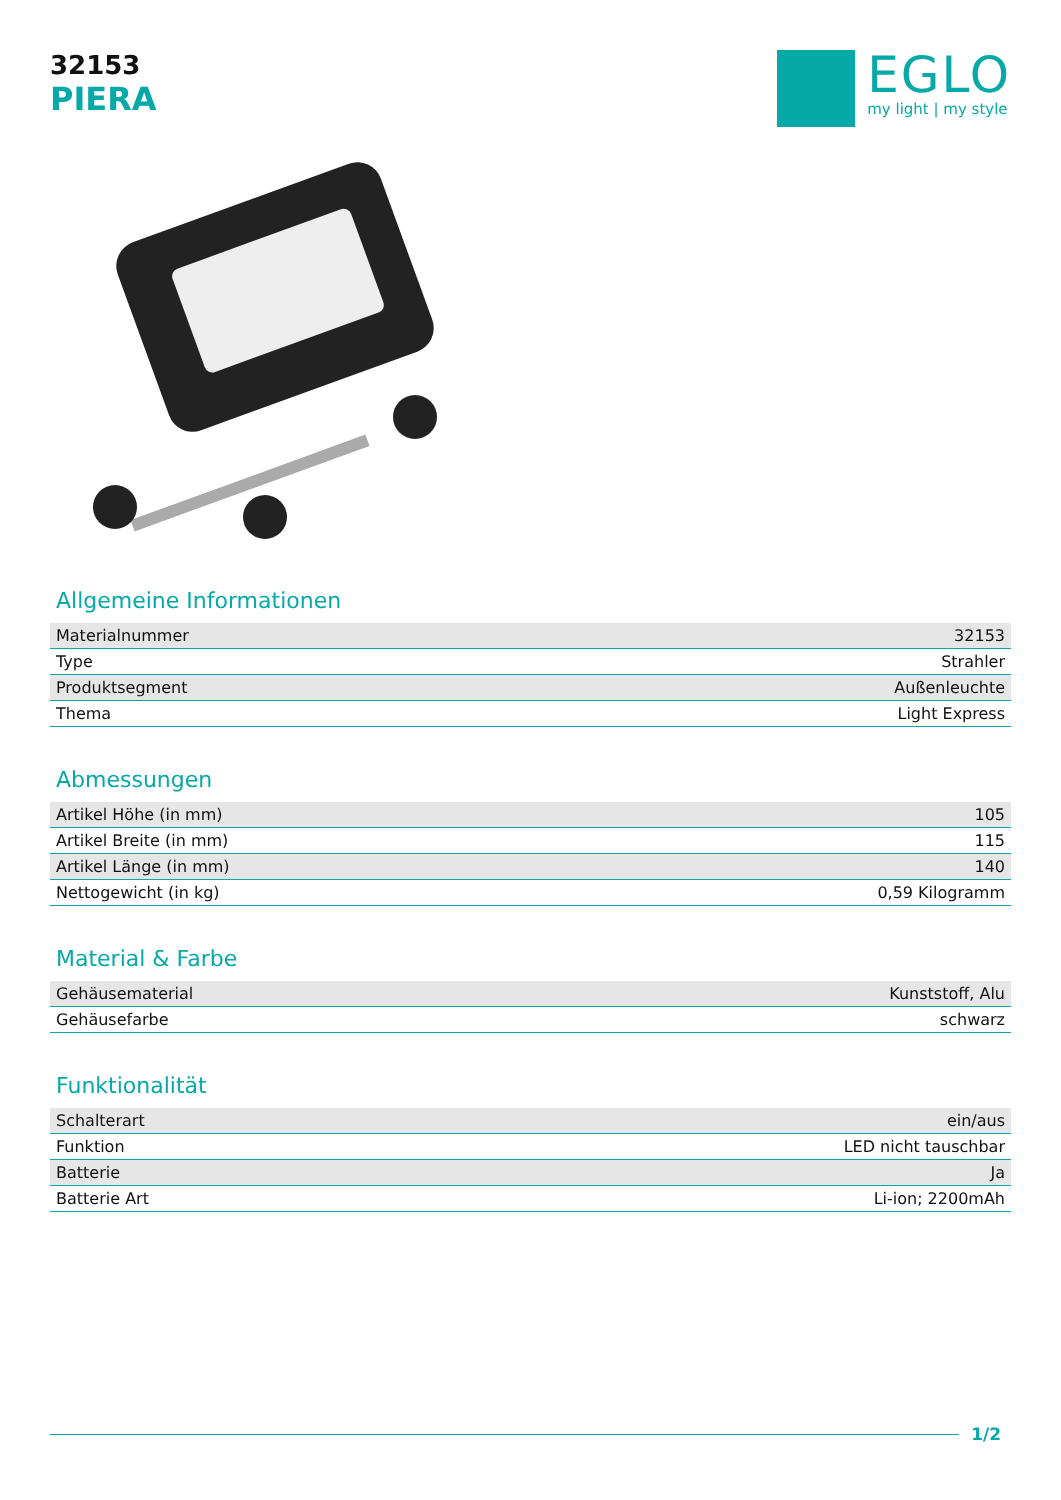32153
PIERA
EGLO
my light | my style
Allgemeine Informationen
| Materialnummer | 32153 |
| Type | Strahler |
| Produktsegment | Außenleuchte |
| Thema | Light Express |
Abmessungen
| Artikel Höhe (in mm) | 105 |
| Artikel Breite (in mm) | 115 |
| Artikel Länge (in mm) | 140 |
| Nettogewicht (in kg) | 0,59 Kilogramm |
Material & Farbe
| Gehäusematerial | Kunststoff, Alu |
| Gehäusefarbe | schwarz |
Funktionalität
| Schalterart | ein/aus |
| Funktion | LED nicht tauschbar |
| Batterie | Ja |
| Batterie Art | Li-ion; 2200mAh |
1/2